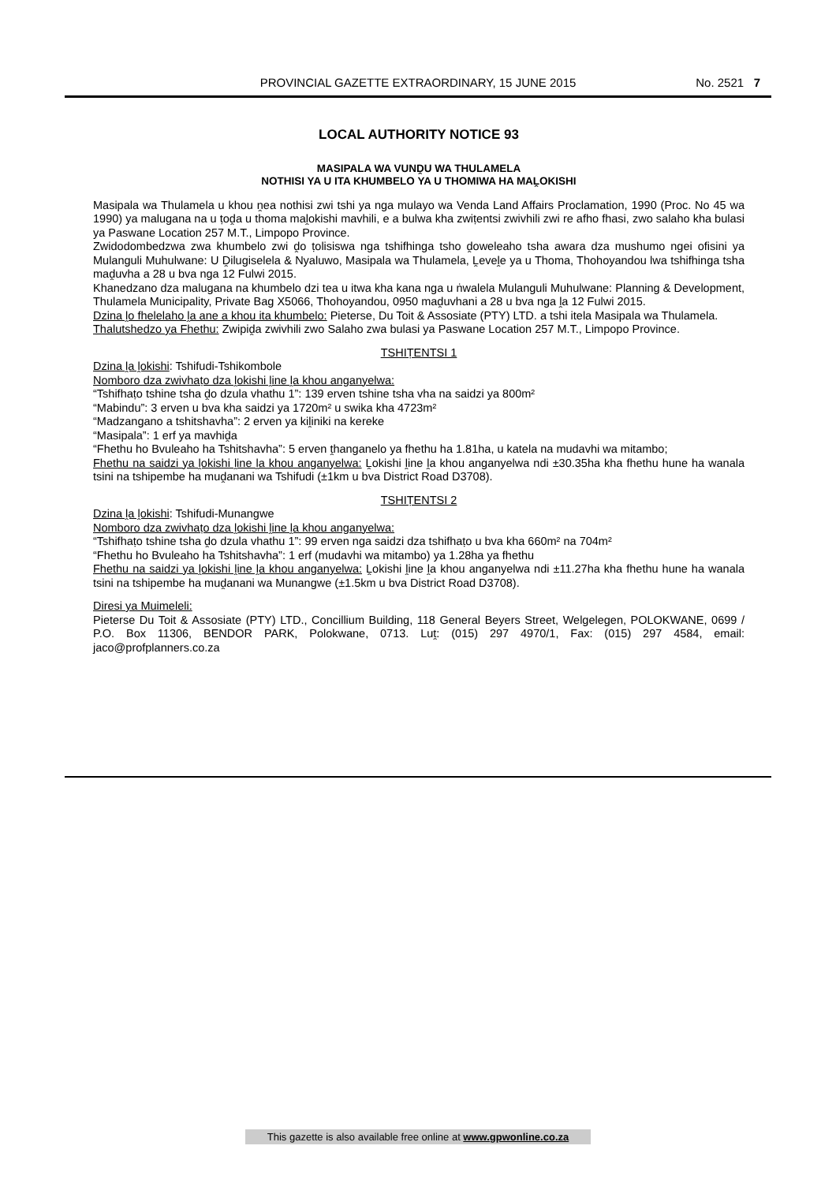PROVINCIAL GAZETTE EXTRAORDINARY, 15 JUNE 2015 No. 2521 7
LOCAL AUTHORITY NOTICE 93
MASIPALA WA VUNḒU WA THULAMELA
NOTHISI YA U ITA KHUMBELO YA U THOMIWA HA MAḼOKISHI
Masipala wa Thulamela u khou ṋea nothisi zwi tshi ya nga mulayo wa Venda Land Affairs Proclamation, 1990 (Proc. No 45 wa 1990) ya malugana na u ṭoḓa u thoma maḽokishi mavhili, e a bulwa kha zwiṭentsi zwivhili zwi re afho fhasi, zwo salaho kha bulasi ya Paswane Location 257 M.T., Limpopo Province.
Zwidodombedzwa zwa khumbelo zwi ḓo ṭolisiswa nga tshifhinga tsho ḓoweleaho tsha awara dza mushumo ngei ofisini ya Mulanguli Muhulwane: U Ḓilugiselela & Nyaluwo, Masipala wa Thulamela, Ḽeveḽe ya u Thoma, Thohoyandou lwa tshifhinga tsha maḓuvha a 28 u bva nga 12 Fulwi 2015.
Khanedzano dza malugana na khumbelo dzi tea u itwa kha kana nga u ṅwalela Mulanguli Muhulwane: Planning & Development, Thulamela Municipality, Private Bag X5066, Thohoyandou, 0950 maḓuvhani a 28 u bva nga ḽa 12 Fulwi 2015.
Dzina ḽo fhelelaho ḽa ane a khou ita khumbelo: Pieterse, Du Toit & Assosiate (PTY) LTD. a tshi itela Masipala wa Thulamela.
Thalutshedzo ya Fhethu: Zwipiḓa zwivhili zwo Salaho zwa bulasi ya Paswane Location 257 M.T., Limpopo Province.
TSHIṬENTSI 1
Dzina ḽa ḽokishi: Tshifudi-Tshikombole
Nomboro dza zwivhaṭo dza ḽokishi ḽine ḽa khou anganyelwa:
“Tshifhaṭo tshine tsha ḓo dzula vhathu 1”: 139 erven tshine tsha vha na saidzi ya 800m²
“Mabindu”: 3 erven u bva kha saidzi ya 1720m² u swika kha 4723m²
“Madzangano a tshitshavha”: 2 erven ya kiḽiniki na kereke
“Masipala”: 1 erf ya mavhiḓa
“Fhethu ho Bvuleaho ha Tshitshavha”: 5 erven ṱhanganelo ya fhethu ha 1.81ha, u katela na mudavhi wa mitambo;
Fhethu na saidzi ya ḽokishi ḽine ḽa khou anganyelwa: Ḽokishi ḽine ḽa khou anganyelwa ndi ±30.35ha kha fhethu hune ha wanala tsini na tshipembe ha muḓanani wa Tshifudi (±1km u bva District Road D3708).
TSHIṬENTSI 2
Dzina ḽa ḽokishi: Tshifudi-Munangwe
Nomboro dza zwivhaṭo dza ḽokishi ḽine ḽa khou anganyelwa:
“Tshifhaṭo tshine tsha ḓo dzula vhathu 1”: 99 erven nga saidzi dza tshifhaṭo u bva kha 660m² na 704m²
“Fhethu ho Bvuleaho ha Tshitshavha”: 1 erf (mudavhi wa mitambo) ya 1.28ha ya fhethu
Fhethu na saidzi ya ḽokishi ḽine ḽa khou anganyelwa: Ḽokishi ḽine ḽa khou anganyelwa ndi ±11.27ha kha fhethu hune ha wanala tsini na tshipembe ha muḓanani wa Munangwe (±1.5km u bva District Road D3708).
Diresi ya Muimeleli:
Pieterse Du Toit & Assosiate (PTY) LTD., Concillium Building, 118 General Beyers Street, Welgelegen, POLOKWANE, 0699 / P.O. Box 11306, BENDOR PARK, Polokwane, 0713. Luṱ: (015) 297 4970/1, Fax: (015) 297 4584, email: jaco@profplanners.co.za
This gazette is also available free online at www.gpwonline.co.za